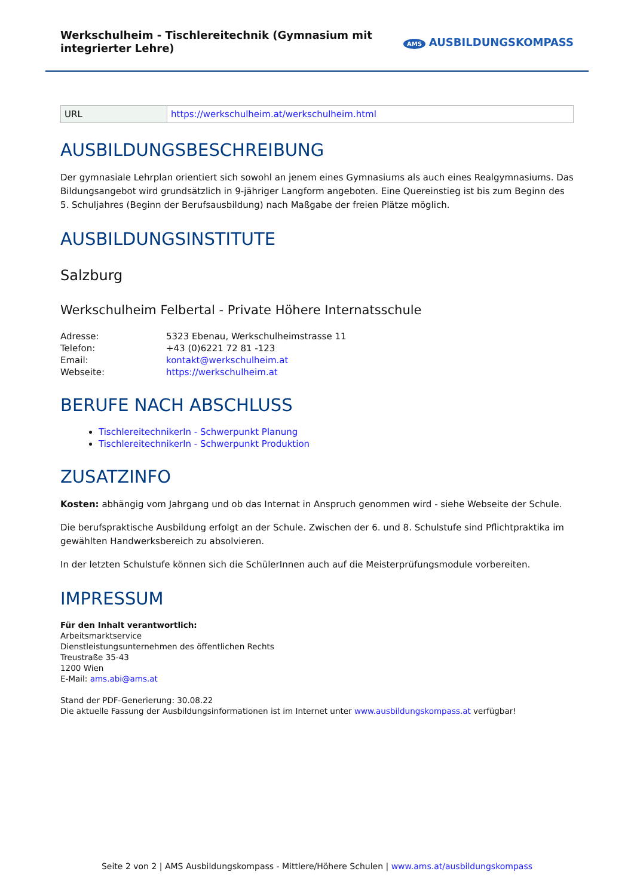Werkschulheim - Tischlereitechnik (Gymnasium mit integrierter Lehre)
AMS AUSBILDUNGSKOMPASS
| URL | https://werkschulheim.at/werkschulheim.html |
AUSBILDUNGSBESCHREIBUNG
Der gymnasiale Lehrplan orientiert sich sowohl an jenem eines Gymnasiums als auch eines Realgymnasiums. Das Bildungsangebot wird grundsätzlich in 9-jähriger Langform angeboten. Eine Quereinstieg ist bis zum Beginn des 5. Schuljahres (Beginn der Berufsausbildung) nach Maßgabe der freien Plätze möglich.
AUSBILDUNGSINSTITUTE
Salzburg
Werkschulheim Felbertal - Private Höhere Internatsschule
| Adresse: | 5323 Ebenau, Werkschulheimstrasse 11 |
| Telefon: | +43 (0)6221 72 81 -123 |
| Email: | kontakt@werkschulheim.at |
| Webseite: | https://werkschulheim.at |
BERUFE NACH ABSCHLUSS
TischlereitechnikerIn - Schwerpunkt Planung
TischlereitechnikerIn - Schwerpunkt Produktion
ZUSATZINFO
Kosten: abhängig vom Jahrgang und ob das Internat in Anspruch genommen wird - siehe Webseite der Schule.
Die berufspraktische Ausbildung erfolgt an der Schule. Zwischen der 6. und 8. Schulstufe sind Pflichtpraktika im gewählten Handwerksbereich zu absolvieren.
In der letzten Schulstufe können sich die SchülerInnen auch auf die Meisterprüfungsmodule vorbereiten.
IMPRESSUM
Für den Inhalt verantwortlich:
Arbeitsmarktservice
Dienstleistungsunternehmen des öffentlichen Rechts
Treustraße 35-43
1200 Wien
E-Mail: ams.abi@ams.at
Stand der PDF-Generierung: 30.08.22
Die aktuelle Fassung der Ausbildungsinformationen ist im Internet unter www.ausbildungskompass.at verfügbar!
Seite 2 von 2 | AMS Ausbildungskompass - Mittlere/Höhere Schulen | www.ams.at/ausbildungskompass